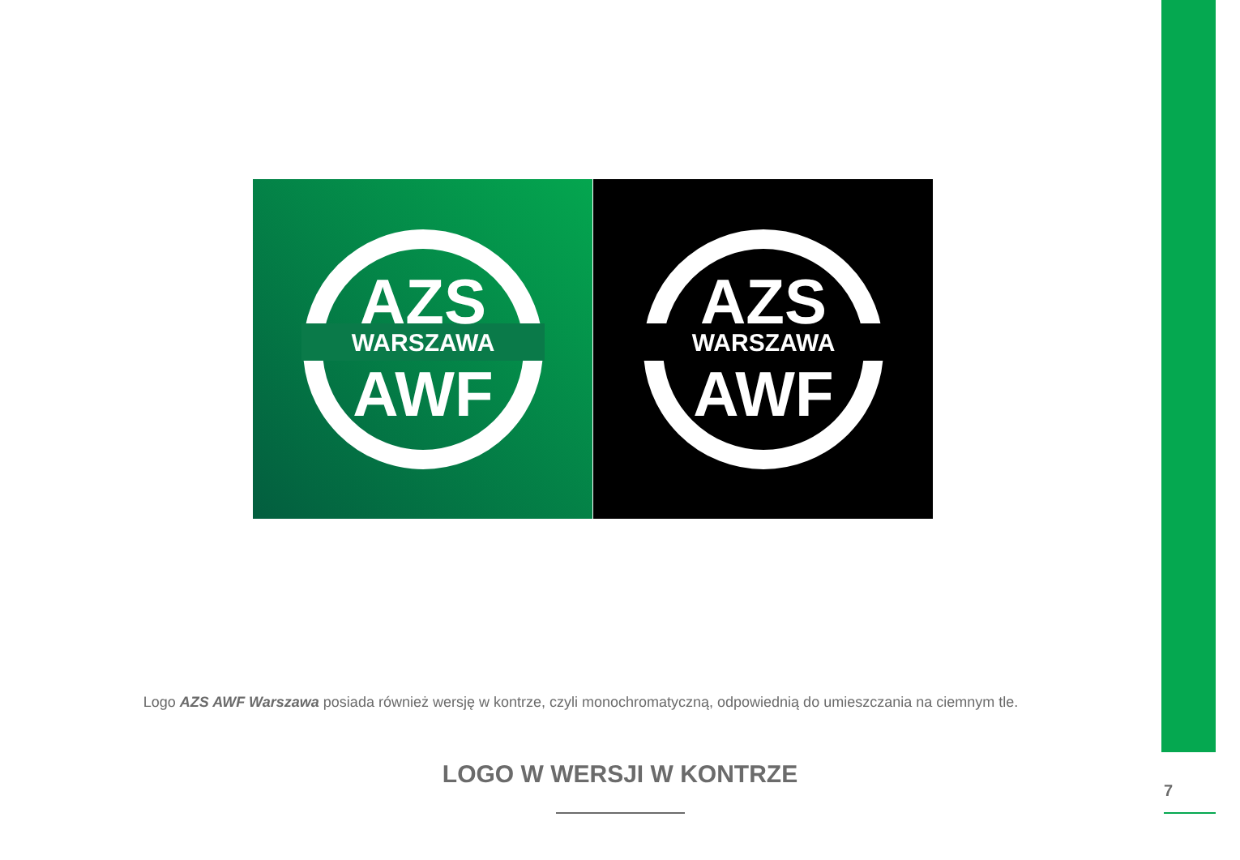AZS
WARSZAWA
AWF
AZS
WARSZAWA
AWF
Logo AZS AWF Warszawa posiada również wersję w kontrze, czyli monochromatyczną, odpowiednią do umieszczania na ciemnym tle.
LOGO W WERSJI W KONTRZE
7